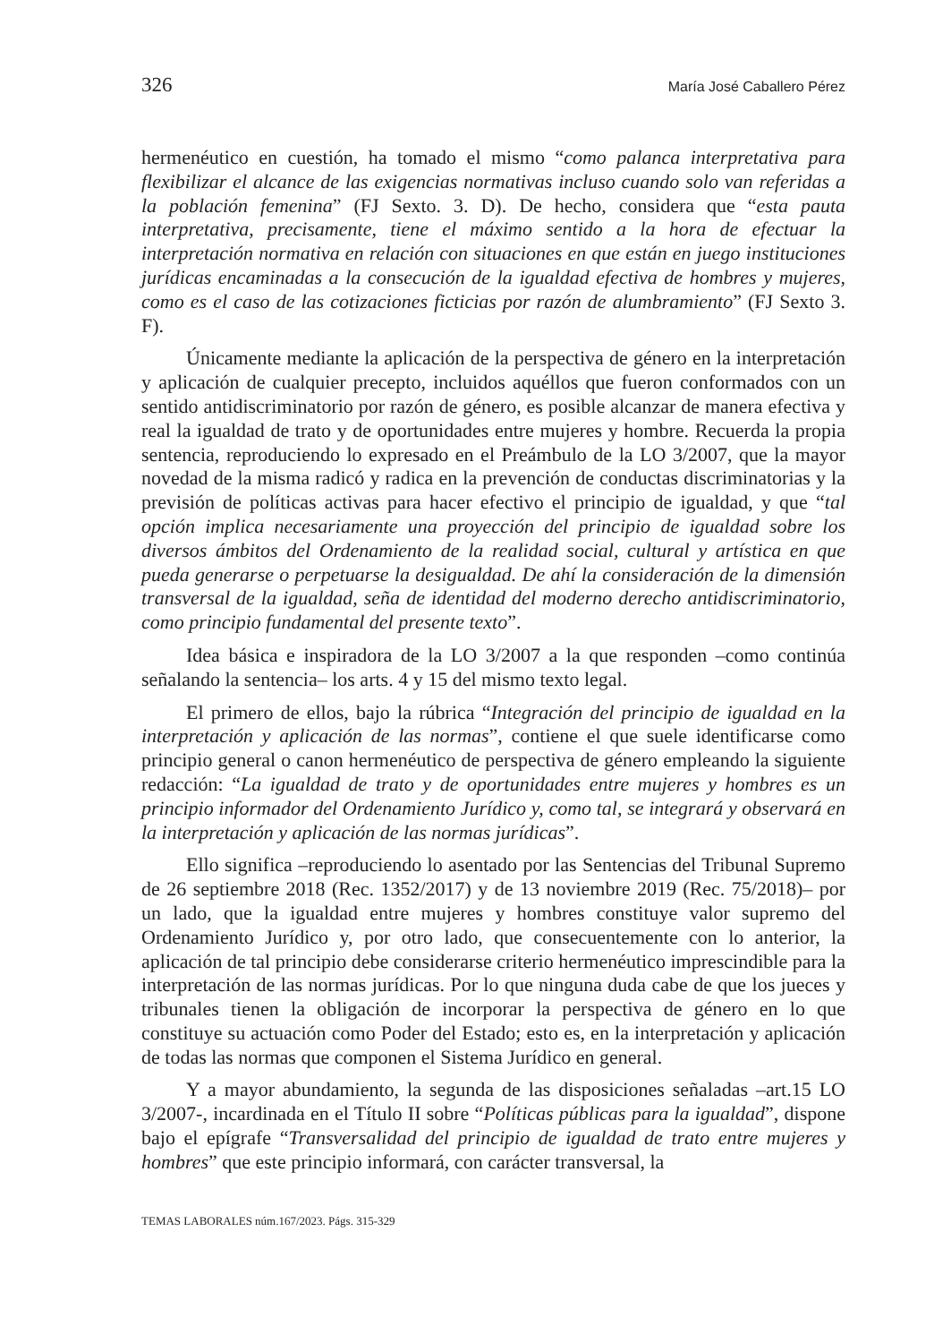326 María José Caballero Pérez
hermenéutico en cuestión, ha tomado el mismo “como palanca interpretativa para flexibilizar el alcance de las exigencias normativas incluso cuando solo van referidas a la población femenina” (FJ Sexto. 3. D). De hecho, considera que “esta pauta interpretativa, precisamente, tiene el máximo sentido a la hora de efectuar la interpretación normativa en relación con situaciones en que están en juego instituciones jurídicas encaminadas a la consecución de la igualdad efectiva de hombres y mujeres, como es el caso de las cotizaciones ficticias por razón de alumbramiento” (FJ Sexto 3. F).
Únicamente mediante la aplicación de la perspectiva de género en la interpretación y aplicación de cualquier precepto, incluidos aquéllos que fueron conformados con un sentido antidiscriminatorio por razón de género, es posible alcanzar de manera efectiva y real la igualdad de trato y de oportunidades entre mujeres y hombre. Recuerda la propia sentencia, reproduciendo lo expresado en el Preámbulo de la LO 3/2007, que la mayor novedad de la misma radicó y radica en la prevención de conductas discriminatorias y la previsión de políticas activas para hacer efectivo el principio de igualdad, y que “tal opción implica necesariamente una proyección del principio de igualdad sobre los diversos ámbitos del Ordenamiento de la realidad social, cultural y artística en que pueda generarse o perpetuarse la desigualdad. De ahí la consideración de la dimensión transversal de la igualdad, seña de identidad del moderno derecho antidiscriminatorio, como principio fundamental del presente texto”.
Idea básica e inspiradora de la LO 3/2007 a la que responden –como continúa señalando la sentencia– los arts. 4 y 15 del mismo texto legal.
El primero de ellos, bajo la rúbrica “Integración del principio de igualdad en la interpretación y aplicación de las normas”, contiene el que suele identificarse como principio general o canon hermenéutico de perspectiva de género empleando la siguiente redacción: “La igualdad de trato y de oportunidades entre mujeres y hombres es un principio informador del Ordenamiento Jurídico y, como tal, se integrará y observará en la interpretación y aplicación de las normas jurídicas”.
Ello significa –reproduciendo lo asentado por las Sentencias del Tribunal Supremo de 26 septiembre 2018 (Rec. 1352/2017) y de 13 noviembre 2019 (Rec. 75/2018)– por un lado, que la igualdad entre mujeres y hombres constituye valor supremo del Ordenamiento Jurídico y, por otro lado, que consecuentemente con lo anterior, la aplicación de tal principio debe considerarse criterio hermenéutico imprescindible para la interpretación de las normas jurídicas. Por lo que ninguna duda cabe de que los jueces y tribunales tienen la obligación de incorporar la perspectiva de género en lo que constituye su actuación como Poder del Estado; esto es, en la interpretación y aplicación de todas las normas que componen el Sistema Jurídico en general.
Y a mayor abundamiento, la segunda de las disposiciones señaladas –art.15 LO 3/2007-, incardinada en el Título II sobre “Políticas públicas para la igualdad”, dispone bajo el epígrafe “Transversalidad del principio de igualdad de trato entre mujeres y hombres” que este principio informará, con carácter transversal, la
TEMAS LABORALES núm.167/2023. Págs. 315-329